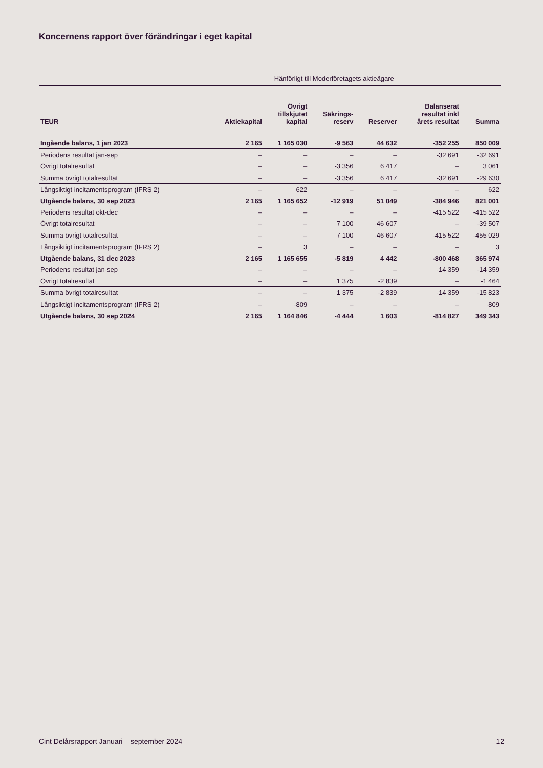Koncernens rapport över förändringar i eget kapital
| | Hänförligt till Moderföretagets aktieägare | | | | | |
| TEUR | Aktiekapital | Övrigt tillskjutet kapital | Säkrings- reserv | Reserver | Balanserat resultat inkl årets resultat | Summa |
| Ingående balans, 1 jan 2023 | 2 165 | 1 165 030 | -9 563 | 44 632 | -352 255 | 850 009 |
| Periodens resultat jan-sep | – | – | – | – | -32 691 | -32 691 |
| Övrigt totalresultat | – | – | -3 356 | 6 417 | – | 3 061 |
| Summa övrigt totalresultat | – | – | -3 356 | 6 417 | -32 691 | -29 630 |
| Långsiktigt incitamentsprogram (IFRS 2) | – | 622 | – | – | – | 622 |
| Utgående balans, 30 sep 2023 | 2 165 | 1 165 652 | -12 919 | 51 049 | -384 946 | 821 001 |
| Periodens resultat okt-dec | – | – | – | – | -415 522 | -415 522 |
| Övrigt totalresultat | – | – | 7 100 | -46 607 | – | -39 507 |
| Summa övrigt totalresultat | – | – | 7 100 | -46 607 | -415 522 | -455 029 |
| Långsiktigt incitamentsprogram (IFRS 2) | – | 3 | – | – | – | 3 |
| Utgående balans, 31 dec 2023 | 2 165 | 1 165 655 | -5 819 | 4 442 | -800 468 | 365 974 |
| Periodens resultat jan-sep | – | – | – | – | -14 359 | -14 359 |
| Övrigt totalresultat | – | – | 1 375 | -2 839 | – | -1 464 |
| Summa övrigt totalresultat | – | – | 1 375 | -2 839 | -14 359 | -15 823 |
| Långsiktigt incitamentsprogram (IFRS 2) | – | -809 | – | – | – | -809 |
| Utgående balans, 30 sep 2024 | 2 165 | 1 164 846 | -4 444 | 1 603 | -814 827 | 349 343 |
Cint Delårsrapport Januari – september 2024 12